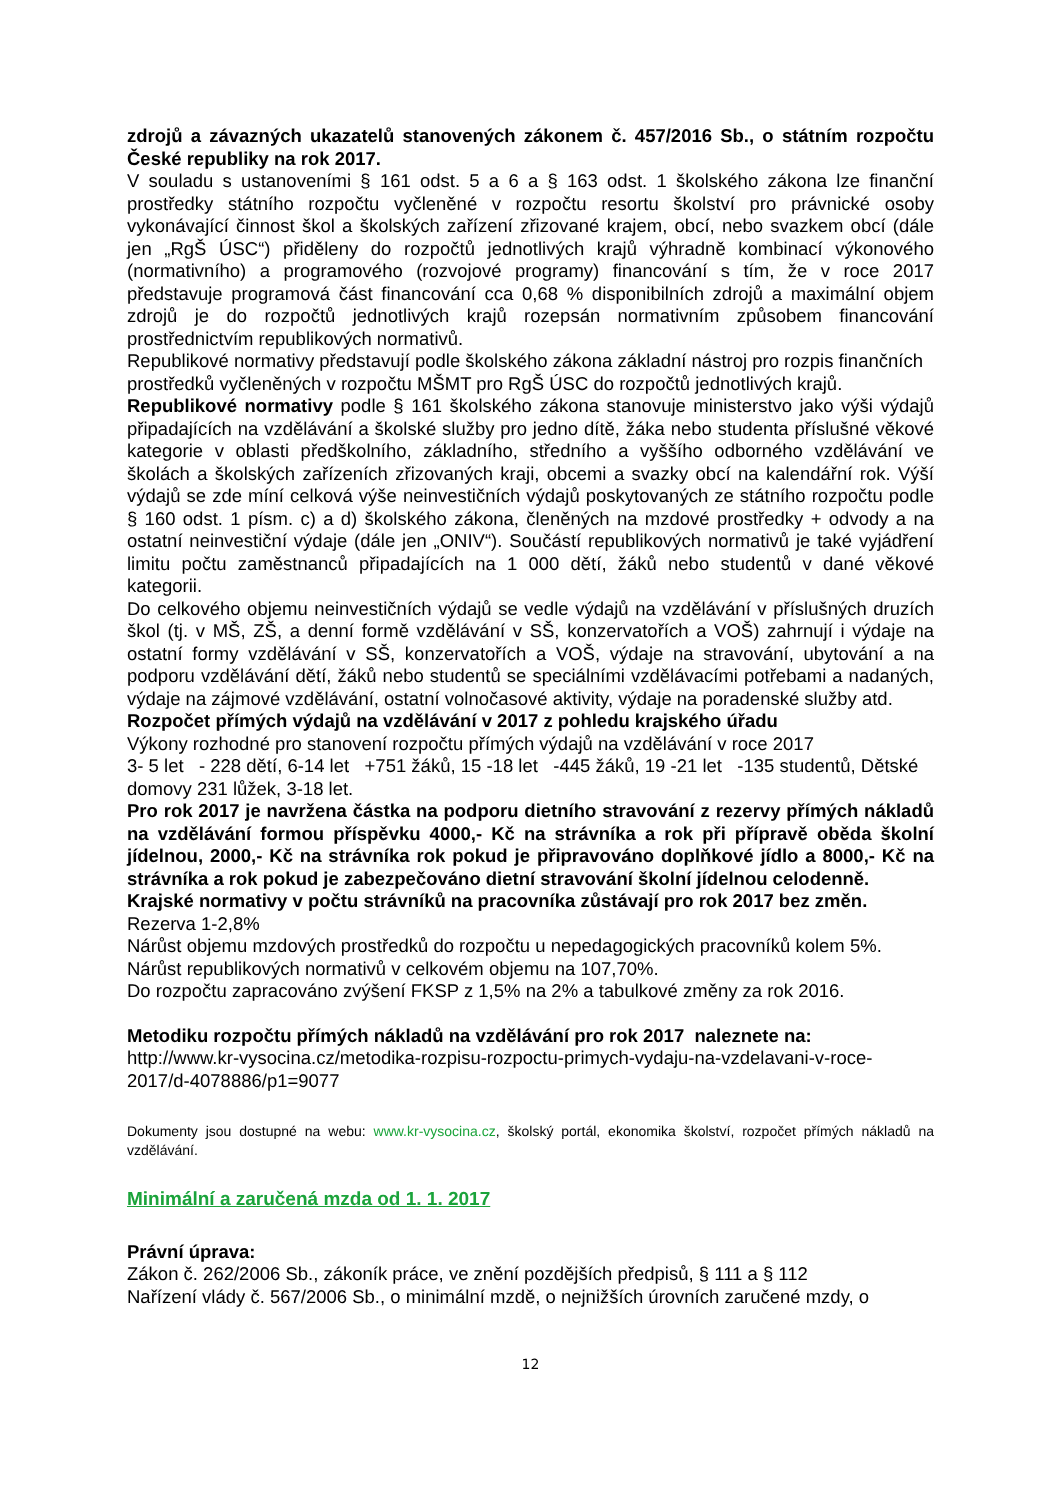zdrojů a závazných ukazatelů stanovených zákonem č. 457/2016 Sb., o státním rozpočtu České republiky na rok 2017.
V souladu s ustanoveními § 161 odst. 5 a 6 a § 163 odst. 1 školského zákona lze finanční prostředky státního rozpočtu vyčleněné v rozpočtu resortu školství pro právnické osoby vykonávající činnost škol a školských zařízení zřizované krajem, obcí, nebo svazkem obcí (dále jen „RgŠ ÚSC“) přiděleny do rozpočtů jednotlivých krajů výhradně kombinací výkonového (normativního) a programového (rozvojové programy) financování s tím, že v roce 2017 představuje programová část financování cca 0,68 % disponibilních zdrojů a maximální objem zdrojů je do rozpočtů jednotlivých krajů rozepsán normativním způsobem financování prostřednictvím republikových normativů.
Republikové normativy představují podle školského zákona základní nástroj pro rozpis finančních prostředků vyčleněných v rozpočtu MŠMT pro RgŠ ÚSC do rozpočtů jednotlivých krajů.
Republikové normativy podle § 161 školského zákona stanovuje ministerstvo jako výši výdajů připadajících na vzdělávání a školské služby pro jedno dítě, žáka nebo studenta příslušné věkové kategorie v oblasti předškolního, základního, středního a vyššího odborného vzdělávání ve školách a školských zařízeních zřizovaných kraji, obcemi a svazky obcí na kalendářní rok. Výší výdajů se zde míní celková výše neinvestičních výdajů poskytovaných ze státního rozpočtu podle § 160 odst. 1 písm. c) a d) školského zákona, členěných na mzdové prostředky + odvody a na ostatní neinvestiční výdaje (dále jen „ONIV“). Součástí republikových normativů je také vyjádření limitu počtu zaměstnanců připadajících na 1 000 dětí, žáků nebo studentů v dané věkové kategorii.
Do celkového objemu neinvestičních výdajů se vedle výdajů na vzdělávání v příslušných druzích škol (tj. v MŠ, ZŠ, a denní formě vzdělávání v SŠ, konzervatořích a VOŠ) zahrnují i výdaje na ostatní formy vzdělávání v SŠ, konzervatořích a VOŠ, výdaje na stravování, ubytování a na podporu vzdělávání dětí, žáků nebo studentů se speciálními vzdělávacími potřebami a nadaných, výdaje na zájmové vzdělávání, ostatní volnočasové aktivity, výdaje na poradenské služby atd.
Rozpočet přímých výdajů na vzdělávání v 2017 z pohledu krajského úřadu
Výkony rozhodné pro stanovení rozpočtu přímých výdajů na vzdělávání v roce 2017
3- 5 let - 228 dětí, 6-14 let +751 žáků, 15 -18 let -445 žáků, 19 -21 let -135 studentů, Dětské domovy 231 lůžek, 3-18 let.
Pro rok 2017 je navržena částka na podporu dietního stravování z rezervy přímých nákladů na vzdělávání formou příspěvku 4000,- Kč na strávníka a rok při přípravě oběda školní jídelnou, 2000,- Kč na strávníka rok pokud je připravováno doplňkové jídlo a 8000,- Kč na strávníka a rok pokud je zabezpečováno dietní stravování školní jídelnou celodenně.
Krajské normativy v počtu strávníků na pracovníka zůstávají pro rok 2017 bez změn.
Rezerva 1-2,8%
Nárůst objemu mzdových prostředků do rozpočtu u nepedagogických pracovníků kolem 5%.
Nárůst republikových normativů v celkovém objemu na 107,70%.
Do rozpočtu zapracováno zvýšení FKSP z 1,5% na 2% a tabulkové změny za rok 2016.
Metodiku rozpočtu přímých nákladů na vzdělávání pro rok 2017 naleznete na:
http://www.kr-vysocina.cz/metodika-rozpisu-rozpoctu-primych-vydaju-na-vzdelavani-v-roce-2017/d-4078886/p1=9077
Dokumenty jsou dostupné na webu: www.kr-vysocina.cz, školský portál, ekonomika školství, rozpočet přímých nákladů na vzdělávání.
Minimální a zaručená mzda od 1. 1. 2017
Právní úprava:
Zákon č. 262/2006 Sb., zákoník práce, ve znění pozdějších předpisů, § 111 a § 112
Nařízení vlády č. 567/2006 Sb., o minimální mzdě, o nejnižších úrovních zaručené mzdy, o
12